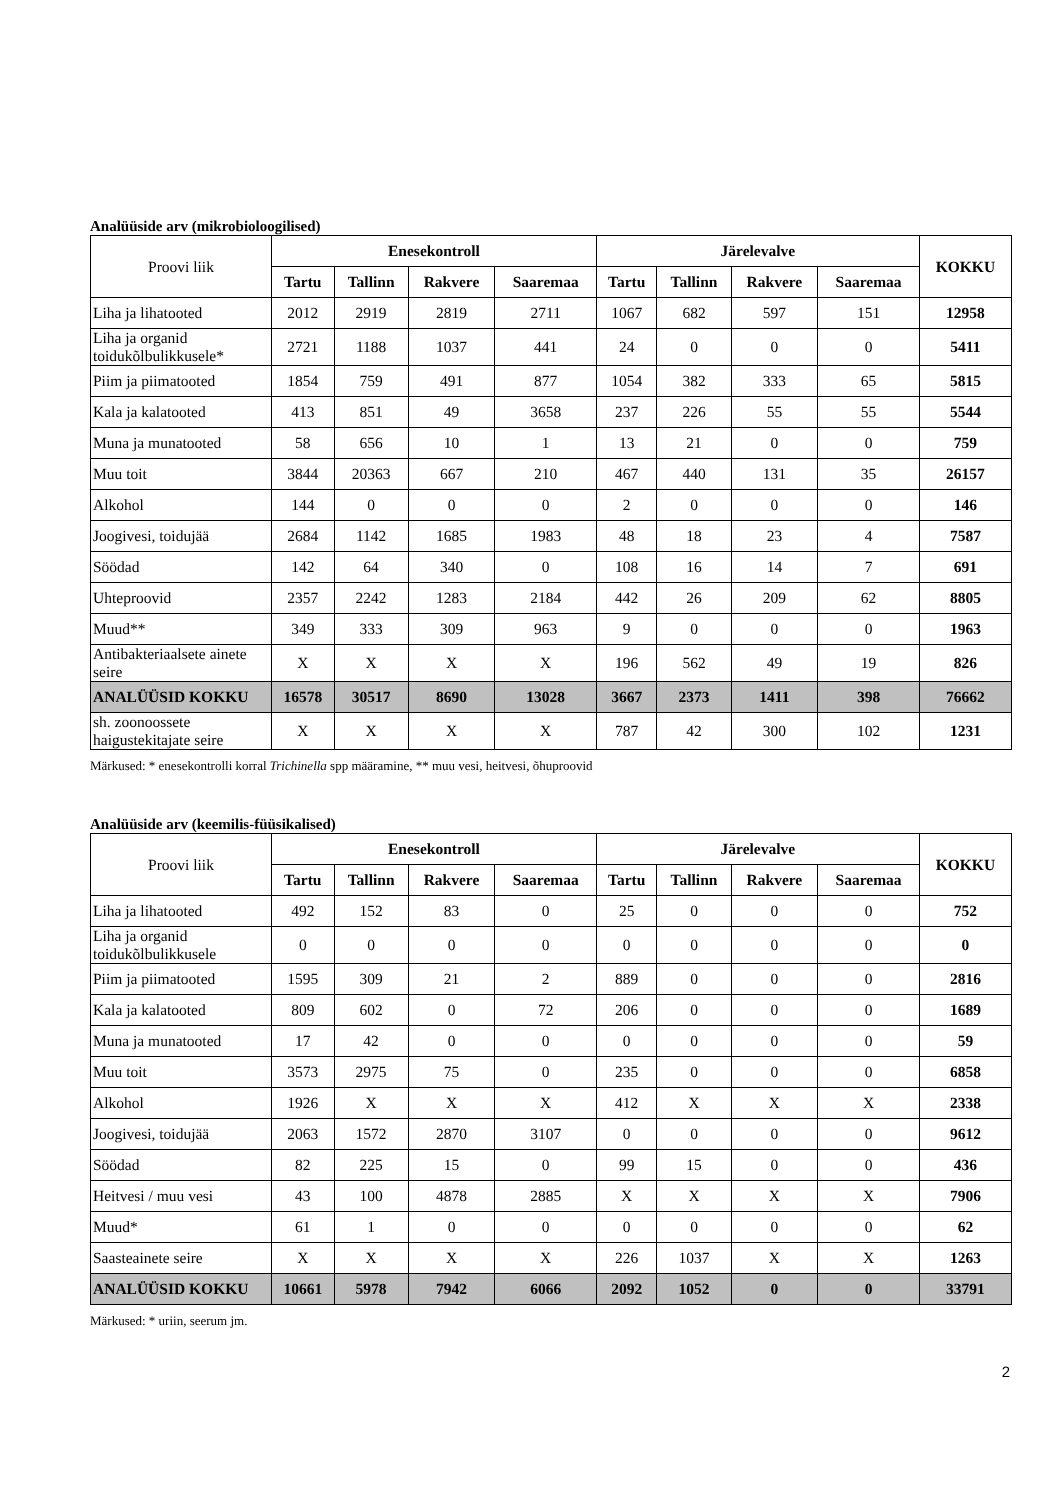Analüüside arv (mikrobioloogilised)
| Proovi liik | Enesekontroll | | | | Järelevalve | | | | KOKKU |
| --- | --- | --- | --- | --- | --- | --- | --- | --- | --- |
| | Tartu | Tallinn | Rakvere | Saaremaa | Tartu | Tallinn | Rakvere | Saaremaa | |
| Liha ja lihatooted | 2012 | 2919 | 2819 | 2711 | 1067 | 682 | 597 | 151 | 12958 |
| Liha ja organid toidukõlbulikkusele* | 2721 | 1188 | 1037 | 441 | 24 | 0 | 0 | 0 | 5411 |
| Piim ja piimatooted | 1854 | 759 | 491 | 877 | 1054 | 382 | 333 | 65 | 5815 |
| Kala ja kalatooted | 413 | 851 | 49 | 3658 | 237 | 226 | 55 | 55 | 5544 |
| Muna ja munatooted | 58 | 656 | 10 | 1 | 13 | 21 | 0 | 0 | 759 |
| Muu toit | 3844 | 20363 | 667 | 210 | 467 | 440 | 131 | 35 | 26157 |
| Alkohol | 144 | 0 | 0 | 0 | 2 | 0 | 0 | 0 | 146 |
| Joogivesi, toidujää | 2684 | 1142 | 1685 | 1983 | 48 | 18 | 23 | 4 | 7587 |
| Söödad | 142 | 64 | 340 | 0 | 108 | 16 | 14 | 7 | 691 |
| Uhteproovid | 2357 | 2242 | 1283 | 2184 | 442 | 26 | 209 | 62 | 8805 |
| Muud** | 349 | 333 | 309 | 963 | 9 | 0 | 0 | 0 | 1963 |
| Antibakteriaalsete ainete seire | X | X | X | X | 196 | 562 | 49 | 19 | 826 |
| ANALÜÜSID KOKKU | 16578 | 30517 | 8690 | 13028 | 3667 | 2373 | 1411 | 398 | 76662 |
| sh. zoonoossete haigustekitajate seire | X | X | X | X | 787 | 42 | 300 | 102 | 1231 |
Märkused: * enesekontrolli korral Trichinella spp määramine, ** muu vesi, heitvesi, õhuproovid
Analüüside arv (keemilis-füüsikalised)
| Proovi liik | Enesekontroll | | | | Järelevalve | | | | KOKKU |
| --- | --- | --- | --- | --- | --- | --- | --- | --- | --- |
| | Tartu | Tallinn | Rakvere | Saaremaa | Tartu | Tallinn | Rakvere | Saaremaa | |
| Liha ja lihatooted | 492 | 152 | 83 | 0 | 25 | 0 | 0 | 0 | 752 |
| Liha ja organid toidukõlbulikkusele | 0 | 0 | 0 | 0 | 0 | 0 | 0 | 0 | 0 |
| Piim ja piimatooted | 1595 | 309 | 21 | 2 | 889 | 0 | 0 | 0 | 2816 |
| Kala ja kalatooted | 809 | 602 | 0 | 72 | 206 | 0 | 0 | 0 | 1689 |
| Muna ja munatooted | 17 | 42 | 0 | 0 | 0 | 0 | 0 | 0 | 59 |
| Muu toit | 3573 | 2975 | 75 | 0 | 235 | 0 | 0 | 0 | 6858 |
| Alkohol | 1926 | X | X | X | 412 | X | X | X | 2338 |
| Joogivesi, toidujää | 2063 | 1572 | 2870 | 3107 | 0 | 0 | 0 | 0 | 9612 |
| Söödad | 82 | 225 | 15 | 0 | 99 | 15 | 0 | 0 | 436 |
| Heitvesi / muu vesi | 43 | 100 | 4878 | 2885 | X | X | X | X | 7906 |
| Muud* | 61 | 1 | 0 | 0 | 0 | 0 | 0 | 0 | 62 |
| Saasteainete seire | X | X | X | X | 226 | 1037 | X | X | 1263 |
| ANALÜÜSID KOKKU | 10661 | 5978 | 7942 | 6066 | 2092 | 1052 | 0 | 0 | 33791 |
Märkused: * uriin, seerum jm.
2